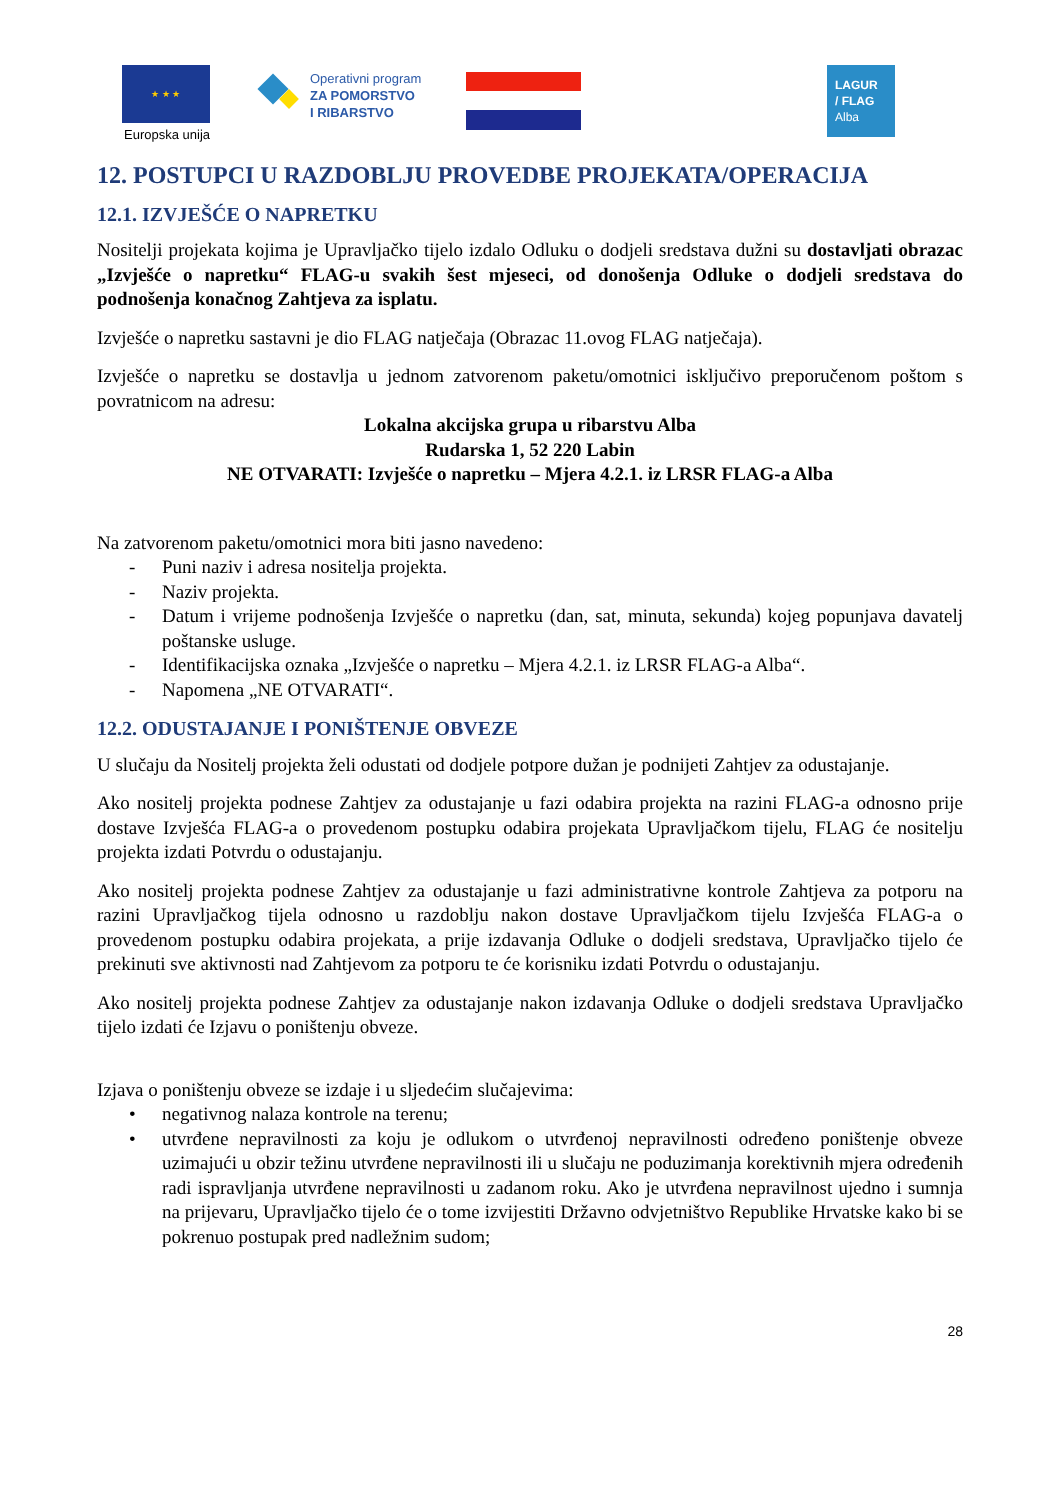★ ★ ★
Europska unija
Operativni program
ZA POMORSTVO
I RIBARSTVO
LAGUR
/ FLAG
Alba
12. POSTUPCI U RAZDOBLJU PROVEDBE PROJEKATA/OPERACIJA
12.1. IZVJEŠĆE O NAPRETKU
Nositelji projekata kojima je Upravljačko tijelo izdalo Odluku o dodjeli sredstava dužni su dostavljati obrazac „Izvješće o napretku“ FLAG-u svakih šest mjeseci, od donošenja Odluke o dodjeli sredstava do podnošenja konačnog Zahtjeva za isplatu.
Izvješće o napretku sastavni je dio FLAG natječaja (Obrazac 11.ovog FLAG natječaja).
Izvješće o napretku se dostavlja u jednom zatvorenom paketu/omotnici isključivo preporučenom poštom s povratnicom na adresu:
Lokalna akcijska grupa u ribarstvu Alba
Rudarska 1, 52 220 Labin
NE OTVARATI: Izvješće o napretku – Mjera 4.2.1. iz LRSR FLAG-a Alba
Na zatvorenom paketu/omotnici mora biti jasno navedeno:
- Puni naziv i adresa nositelja projekta.
- Naziv projekta.
- Datum i vrijeme podnošenja Izvješće o napretku (dan, sat, minuta, sekunda) kojeg popunjava davatelj poštanske usluge.
- Identifikacijska oznaka „Izvješće o napretku – Mjera 4.2.1. iz LRSR FLAG-a Alba“.
- Napomena „NE OTVARATI“.
12.2. ODUSTAJANJE I PONIŠTENJE OBVEZE
U slučaju da Nositelj projekta želi odustati od dodjele potpore dužan je podnijeti Zahtjev za odustajanje.
Ako nositelj projekta podnese Zahtjev za odustajanje u fazi odabira projekta na razini FLAG-a odnosno prije dostave Izvješća FLAG-a o provedenom postupku odabira projekata Upravljačkom tijelu, FLAG će nositelju projekta izdati Potvrdu o odustajanju.
Ako nositelj projekta podnese Zahtjev za odustajanje u fazi administrativne kontrole Zahtjeva za potporu na razini Upravljačkog tijela odnosno u razdoblju nakon dostave Upravljačkom tijelu Izvješća FLAG-a o provedenom postupku odabira projekata, a prije izdavanja Odluke o dodjeli sredstava, Upravljačko tijelo će prekinuti sve aktivnosti nad Zahtjevom za potporu te će korisniku izdati Potvrdu o odustajanju.
Ako nositelj projekta podnese Zahtjev za odustajanje nakon izdavanja Odluke o dodjeli sredstava Upravljačko tijelo izdati će Izjavu o poništenju obveze.
Izjava o poništenju obveze se izdaje i u sljedećim slučajevima:
• negativnog nalaza kontrole na terenu;
• utvrđene nepravilnosti za koju je odlukom o utvrđenoj nepravilnosti određeno poništenje obveze uzimajući u obzir težinu utvrđene nepravilnosti ili u slučaju ne poduzimanja korektivnih mjera određenih radi ispravljanja utvrđene nepravilnosti u zadanom roku. Ako je utvrđena nepravilnost ujedno i sumnja na prijevaru, Upravljačko tijelo će o tome izvijestiti Državno odvjetništvo Republike Hrvatske kako bi se pokrenuo postupak pred nadležnim sudom;
28